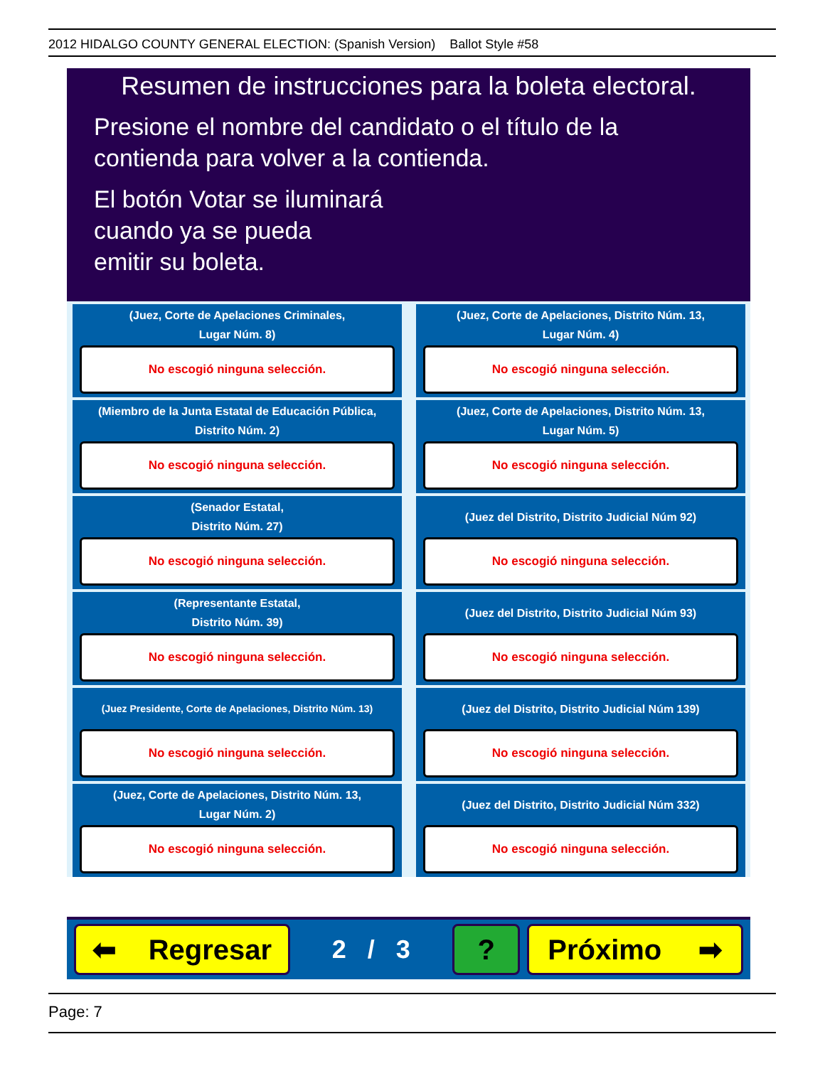2012 HIDALGO COUNTY GENERAL ELECTION: (Spanish Version) Ballot Style #58
Resumen de instrucciones para la boleta electoral.
Presione el nombre del candidato o el título de la contienda para volver a la contienda.
El botón Votar se iluminará
cuando ya se pueda
emitir su boleta.
(Juez, Corte de Apelaciones Criminales,
Lugar Núm. 8)
No escogió ninguna selección.
(Miembro de la Junta Estatal de Educación Pública,
Distrito Núm. 2)
No escogió ninguna selección.
(Senador Estatal,
Distrito Núm. 27)
No escogió ninguna selección.
(Representante Estatal,
Distrito Núm. 39)
No escogió ninguna selección.
(Juez Presidente, Corte de Apelaciones, Distrito Núm. 13)
No escogió ninguna selección.
(Juez, Corte de Apelaciones, Distrito Núm. 13,
Lugar Núm. 2)
No escogió ninguna selección.
(Juez, Corte de Apelaciones, Distrito Núm. 13,
Lugar Núm. 4)
No escogió ninguna selección.
(Juez, Corte de Apelaciones, Distrito Núm. 13,
Lugar Núm. 5)
No escogió ninguna selección.
(Juez del Distrito, Distrito Judicial Núm 92)
No escogió ninguna selección.
(Juez del Distrito, Distrito Judicial Núm 93)
No escogió ninguna selección.
(Juez del Distrito, Distrito Judicial Núm 139)
No escogió ninguna selección.
(Juez del Distrito, Distrito Judicial Núm 332)
No escogió ninguna selección.
⬅ Regresar
2 / 3
? Próximo ➡
Page: 7